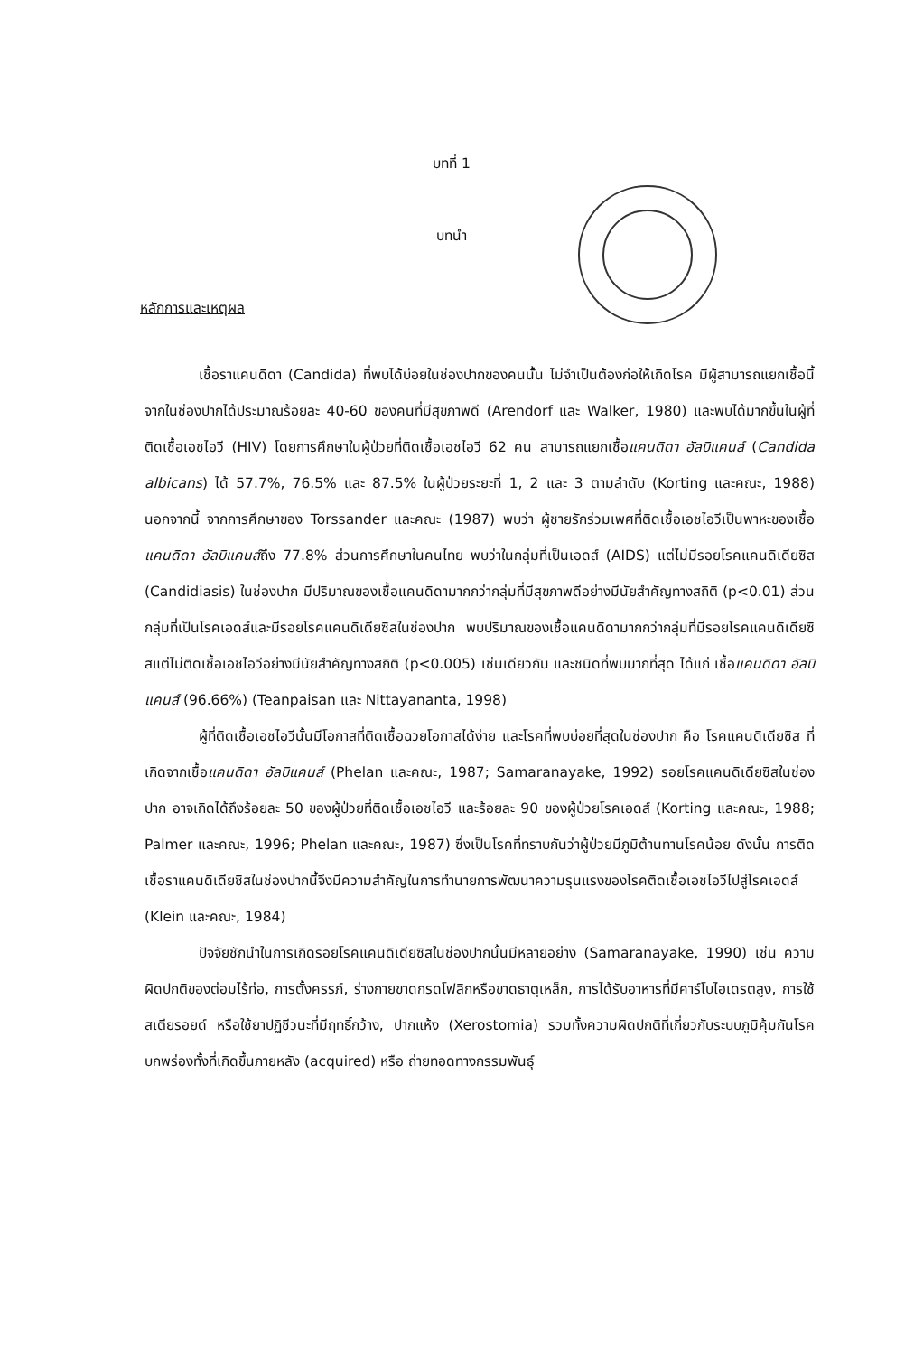บทที่ 1
บทนำ
หลักการและเหตุผล
เชื้อราแคนดิดา (Candida) ที่พบได้บ่อยในช่องปากของคนนั้น ไม่จำเป็นต้องก่อให้เกิดโรค มีผู้สามารถแยกเชื้อนี้จากในช่องปากได้ประมาณร้อยละ 40-60 ของคนที่มีสุขภาพดี (Arendorf และ Walker, 1980) และพบได้มากขึ้นในผู้ที่ติดเชื้อเอชไอวี (HIV) โดยการศึกษาในผู้ป่วยที่ติดเชื้อเอชไอวี 62 คน สามารถแยกเชื้อแคนดิดา อัลบิแคนส์ (Candida albicans) ได้ 57.7%, 76.5% และ 87.5% ในผู้ป่วยระยะที่ 1, 2 และ 3 ตามลำดับ (Korting และคณะ, 1988) นอกจากนี้ จากการศึกษาของ Torssander และคณะ (1987) พบว่า ผู้ชายรักร่วมเพศที่ติดเชื้อเอชไอวีเป็นพาหะของเชื้อแคนดิดา อัลบิแคนส์ถึง 77.8% ส่วนการศึกษาในคนไทย พบว่าในกลุ่มที่เป็นเอดส์ (AIDS) แต่ไม่มีรอยโรคแคนดิเดียซิส (Candidiasis) ในช่องปาก มีปริมาณของเชื้อแคนดิดามากกว่ากลุ่มที่มีสุขภาพดีอย่างมีนัยสำคัญทางสถิติ (p<0.01) ส่วนกลุ่มที่เป็นโรคเอดส์และมีรอยโรคแคนดิเดียซิสในช่องปาก พบปริมาณของเชื้อแคนดิดามากกว่ากลุ่มที่มีรอยโรคแคนดิเดียซิสแต่ไม่ติดเชื้อเอชไอวีอย่างมีนัยสำคัญทางสถิติ (p<0.005) เช่นเดียวกัน และชนิดที่พบมากที่สุด ได้แก่ เชื้อแคนดิดา อัลบิแคนส์ (96.66%) (Teanpaisan และ Nittayananta, 1998)
ผู้ที่ติดเชื้อเอชไอวีนั้นมีโอกาสที่ติดเชื้อฉวยโอกาสได้ง่าย และโรคที่พบบ่อยที่สุดในช่องปาก คือ โรคแคนดิเดียซิส ที่เกิดจากเชื้อแคนดิดา อัลบิแคนส์ (Phelan และคณะ, 1987; Samaranayake, 1992) รอยโรคแคนดิเดียซิสในช่องปาก อาจเกิดได้ถึงร้อยละ 50 ของผู้ป่วยที่ติดเชื้อเอชไอวี และร้อยละ 90 ของผู้ป่วยโรคเอดส์ (Korting และคณะ, 1988; Palmer และคณะ, 1996; Phelan และคณะ, 1987) ซึ่งเป็นโรคที่ทราบกันว่าผู้ป่วยมีภูมิต้านทานโรคน้อย ดังนั้น การติดเชื้อราแคนดิเดียซิสในช่องปากนี้จึงมีความสำคัญในการทำนายการพัฒนาความรุนแรงของโรคติดเชื้อเอชไอวีไปสู่โรคเอดส์ (Klein และคณะ, 1984)
ปัจจัยชักนำในการเกิดรอยโรคแคนดิเดียซิสในช่องปากนั้นมีหลายอย่าง (Samaranayake, 1990) เช่น ความผิดปกติของต่อมไร้ท่อ, การตั้งครรภ์, ร่างกายขาดกรดโฟลิกหรือขาดธาตุเหล็ก, การได้รับอาหารที่มีคาร์โบไฮเดรตสูง, การใช้สเตียรอยด์ หรือใช้ยาปฏิชีวนะที่มีฤทธิ์กว้าง, ปากแห้ง (Xerostomia) รวมทั้งความผิดปกติที่เกี่ยวกับระบบภูมิคุ้มกันโรคบกพร่องทั้งที่เกิดขึ้นภายหลัง (acquired) หรือ ถ่ายทอดทางกรรมพันธุ์